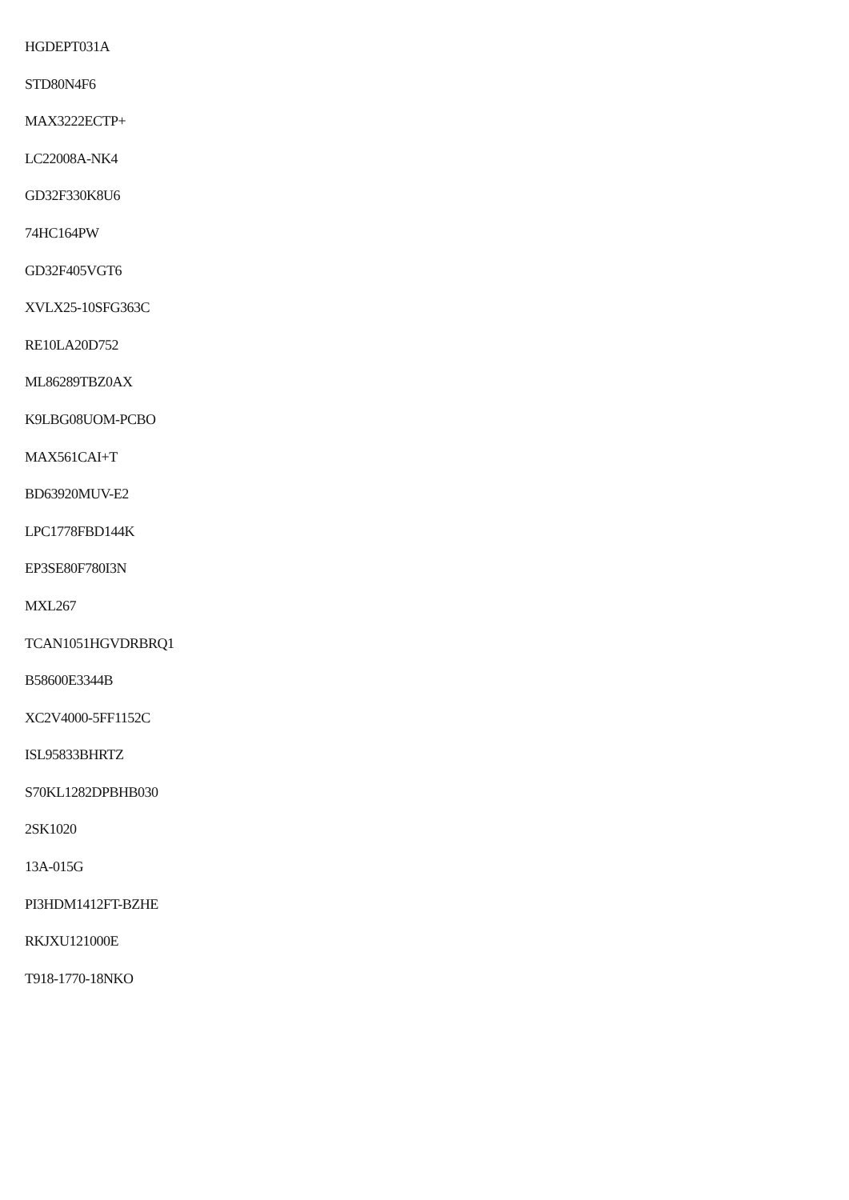HGDEPT031A
STD80N4F6
MAX3222ECTP+
LC22008A-NK4
GD32F330K8U6
74HC164PW
GD32F405VGT6
XVLX25-10SFG363C
RE10LA20D752
ML86289TBZ0AX
K9LBG08UOM-PCBO
MAX561CAI+T
BD63920MUV-E2
LPC1778FBD144K
EP3SE80F780I3N
MXL267
TCAN1051HGVDRBRQ1
B58600E3344B
XC2V4000-5FF1152C
ISL95833BHRTZ
S70KL1282DPBHB030
2SK1020
13A-015G
PI3HDM1412FT-BZHE
RKJXU121000E
T918-1770-18NKO